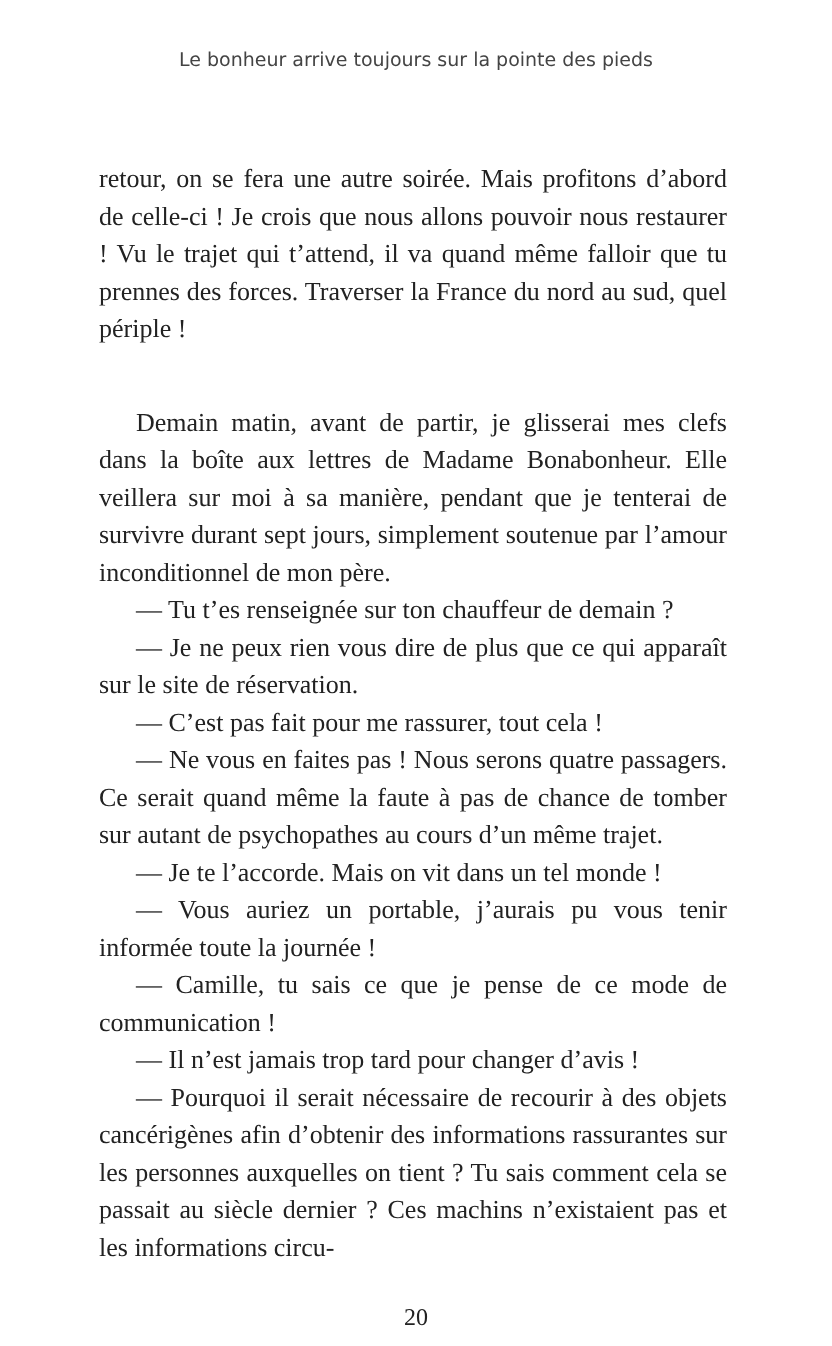Le bonheur arrive toujours sur la pointe des pieds
retour, on se fera une autre soirée. Mais profitons d’abord de celle-ci ! Je crois que nous allons pouvoir nous restaurer ! Vu le trajet qui t’attend, il va quand même falloir que tu prennes des forces. Traverser la France du nord au sud, quel périple !
Demain matin, avant de partir, je glisserai mes clefs dans la boîte aux lettres de Madame Bonabonheur. Elle veillera sur moi à sa manière, pendant que je tenterai de survivre durant sept jours, simplement soutenue par l’amour inconditionnel de mon père.
— Tu t’es renseignée sur ton chauffeur de demain ?
— Je ne peux rien vous dire de plus que ce qui apparaît sur le site de réservation.
— C’est pas fait pour me rassurer, tout cela !
— Ne vous en faites pas ! Nous serons quatre passagers. Ce serait quand même la faute à pas de chance de tomber sur autant de psychopathes au cours d’un même trajet.
— Je te l’accorde. Mais on vit dans un tel monde !
— Vous auriez un portable, j’aurais pu vous tenir informée toute la journée !
— Camille, tu sais ce que je pense de ce mode de communication !
— Il n’est jamais trop tard pour changer d’avis !
— Pourquoi il serait nécessaire de recourir à des objets cancérigènes afin d’obtenir des informations rassurantes sur les personnes auxquelles on tient ? Tu sais comment cela se passait au siècle dernier ? Ces machins n’existaient pas et les informations circu-
20